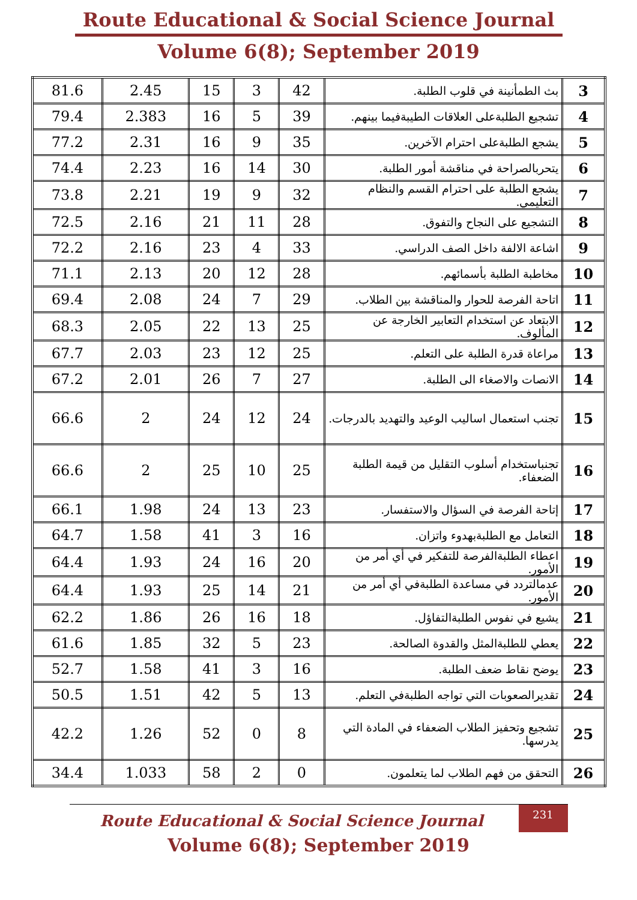Route Educational & Social Science Journal
Volume 6(8); September 2019
| 81.6 | 2.45 | 15 | 3 | 42 | بث الطمأنينة في قلوب الطلبة. | 3 |
| 79.4 | 2.383 | 16 | 5 | 39 | تشجيع الطلبةعلى العلاقات الطيبةفيما بينهم. | 4 |
| 77.2 | 2.31 | 16 | 9 | 35 | يشجع الطلبةعلى احترام الآخرين. | 5 |
| 74.4 | 2.23 | 16 | 14 | 30 | يتحربالصراحة في مناقشة أمور الطلبة. | 6 |
| 73.8 | 2.21 | 19 | 9 | 32 | يشجع الطلبة على احترام القسم والنظام التعليمي. | 7 |
| 72.5 | 2.16 | 21 | 11 | 28 | التشجيع على النجاح والتفوق. | 8 |
| 72.2 | 2.16 | 23 | 4 | 33 | اشاعة الالفة داخل الصف الدراسي. | 9 |
| 71.1 | 2.13 | 20 | 12 | 28 | مخاطبة الطلبة بأسمائهم. | 10 |
| 69.4 | 2.08 | 24 | 7 | 29 | اتاحة الفرصة للحوار والمناقشة بين الطلاب. | 11 |
| 68.3 | 2.05 | 22 | 13 | 25 | الابتعاد عن استخدام التعابير الخارجة عن المألوف. | 12 |
| 67.7 | 2.03 | 23 | 12 | 25 | مراعاة قدرة الطلبة على التعلم. | 13 |
| 67.2 | 2.01 | 26 | 7 | 27 | الانصات والاصغاء الى الطلبة. | 14 |
| 66.6 | 2 | 24 | 12 | 24 | تجنب استعمال اساليب الوعيد والتهديد بالدرجات. | 15 |
| 66.6 | 2 | 25 | 10 | 25 | تجنباستخدام أسلوب التقليل من قيمة الطلبة الضعفاء. | 16 |
| 66.1 | 1.98 | 24 | 13 | 23 | إتاحة الفرصة في السؤال والاستفسار. | 17 |
| 64.7 | 1.58 | 41 | 3 | 16 | التعامل مع الطلبةبهدوء واتزان. | 18 |
| 64.4 | 1.93 | 24 | 16 | 20 | اعطاء الطلبةالفرصة للتفكير في أي أمر من الأمور. | 19 |
| 64.4 | 1.93 | 25 | 14 | 21 | عدمالتردد في مساعدة الطلبةفي أي أمر من الأمور. | 20 |
| 62.2 | 1.86 | 26 | 16 | 18 | يشيع في نفوس الطلبةالتفاؤل. | 21 |
| 61.6 | 1.85 | 32 | 5 | 23 | يعطي للطلبةالمثل والقدوة الصالحة. | 22 |
| 52.7 | 1.58 | 41 | 3 | 16 | يوضح نقاط ضعف الطلبة. | 23 |
| 50.5 | 1.51 | 42 | 5 | 13 | تقديرالصعوبات التي تواجه الطلبةفي التعلم. | 24 |
| 42.2 | 1.26 | 52 | 0 | 8 | تشجيع وتحفيز الطلاب الضعفاء في المادة التي يدرسها. | 25 |
| 34.4 | 1.033 | 58 | 2 | 0 | التحقق من فهم الطلاب لما يتعلمون. | 26 |
231
Route Educational & Social Science Journal
Volume 6(8); September 2019